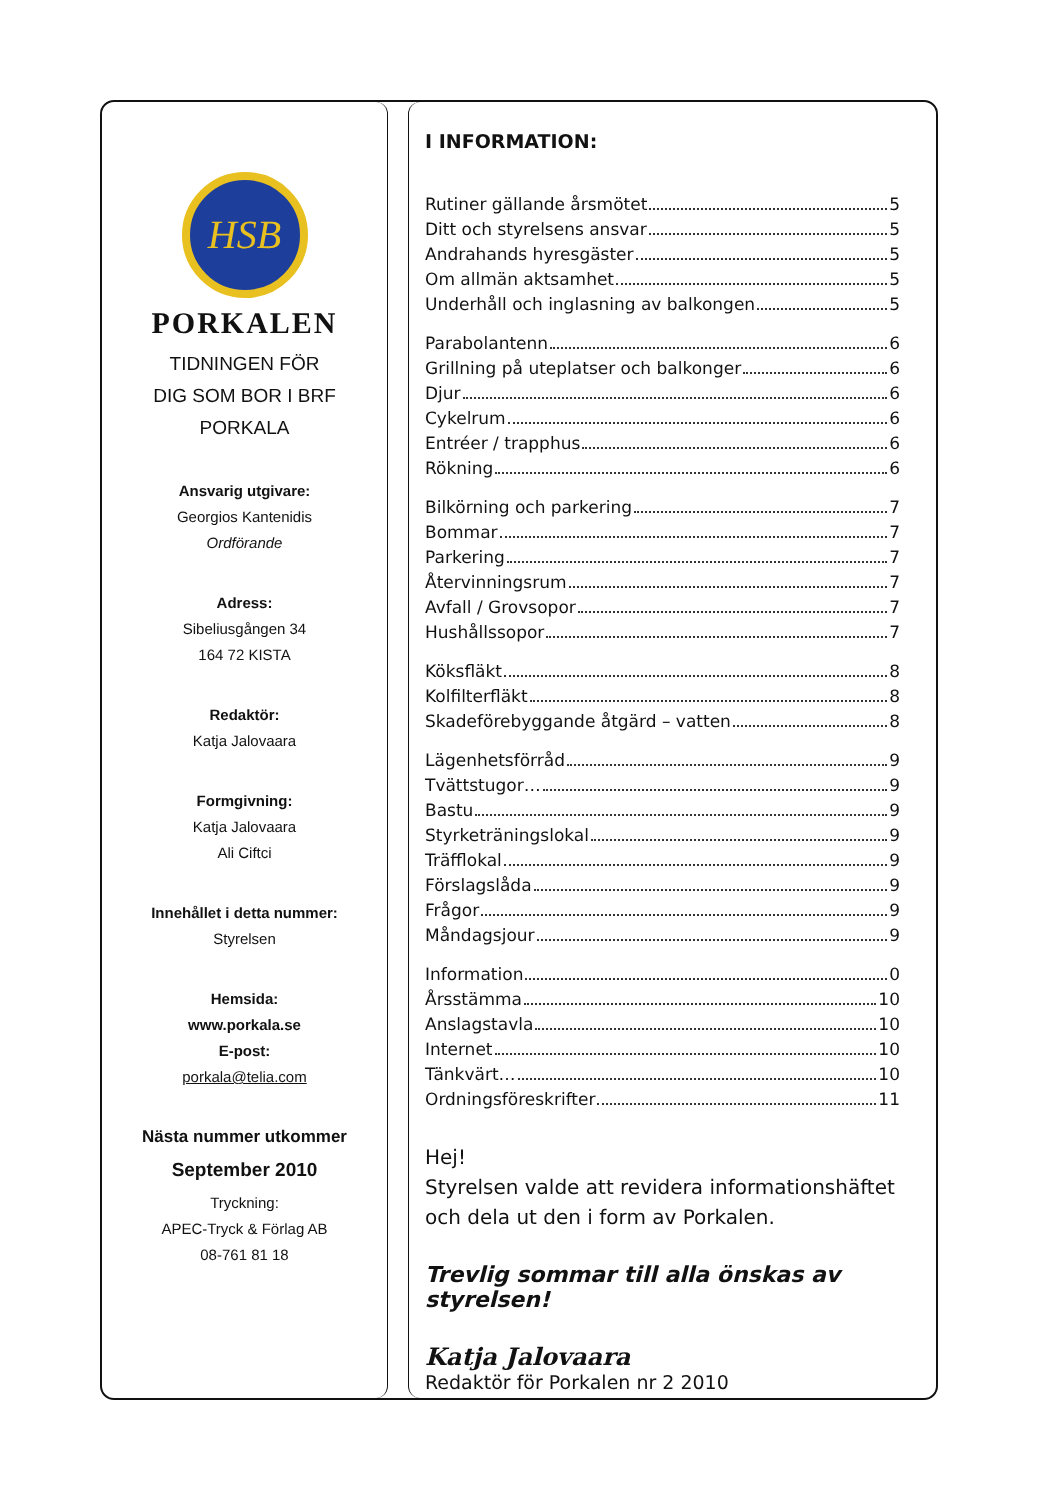HSB
PORKALEN
TIDNINGEN FÖR
DIG SOM BOR I BRF
PORKALA
Ansvarig utgivare:
Georgios Kantenidis
Ordförande
Adress:
Sibeliusgången 34
164 72 KISTA
Redaktör:
Katja Jalovaara
Formgivning:
Katja Jalovaara
Ali Ciftci
Innehållet i detta nummer:
Styrelsen
Hemsida:
www.porkala.se
E-post:
porkala@telia.com
Nästa nummer utkommer
September 2010
Tryckning:
APEC-Tryck & Förlag AB
08-761 81 18
I INFORMATION:
Rutiner gällande årsmötet 5
Ditt och styrelsens ansvar 5
Andrahands hyresgäster 5
Om allmän aktsamhet 5
Underhåll och inglasning av balkongen 5
Parabolantenn 6
Grillning på uteplatser och balkonger 6
Djur 6
Cykelrum 6
Entréer / trapphus 6
Rökning 6
Bilkörning och parkering 7
Bommar 7
Parkering 7
Återvinningsrum 7
Avfall / Grovsopor 7
Hushållssopor 7
Köksfläkt 8
Kolfilterfläkt 8
Skadeförebyggande åtgärd – vatten 8
Lägenhetsförråd 9
Tvättstugor… 9
Bastu 9
Styrketräningslokal 9
Träfflokal 9
Förslagslåda 9
Frågor 9
Måndagsjour 9
Information 0
Årsstämma 10
Anslagstavla 10
Internet 10
Tänkvärt… 10
Ordningsföreskrifter 11
Hej!
Styrelsen valde att revidera informationshäftet och dela ut den i form av Porkalen.
Trevlig sommar till alla önskas av styrelsen!
Katja Jalovaara
Redaktör för Porkalen nr 2 2010